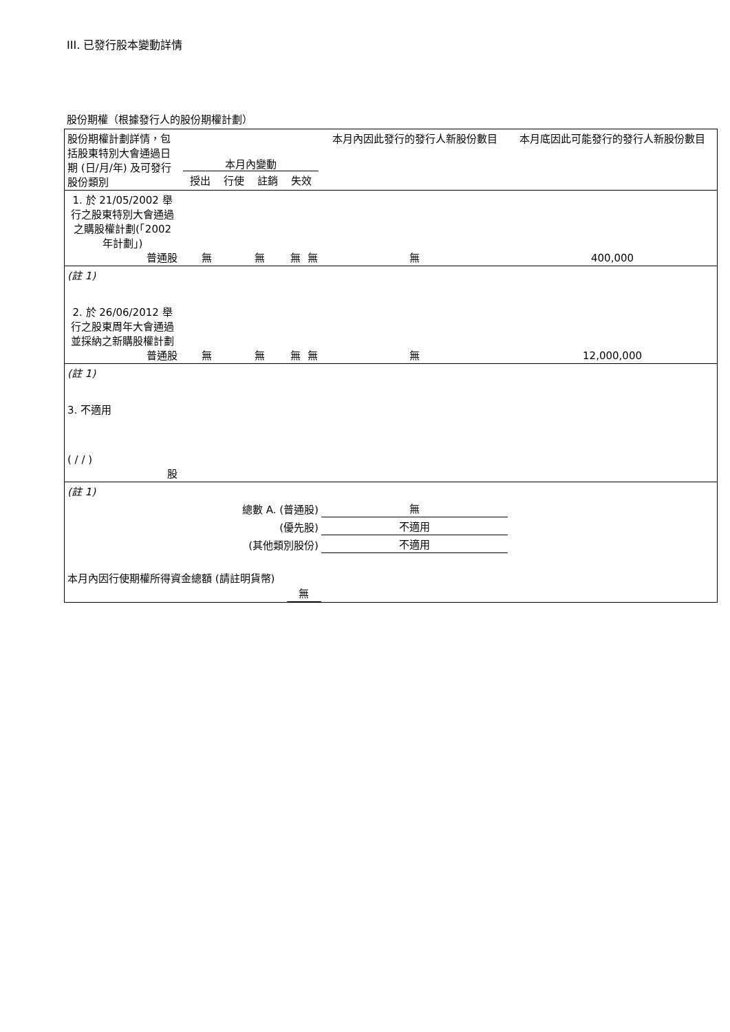III. 已發行股本變動詳情
股份期權（根據發行人的股份期權計劃）
| 股份期權計劃詳情，包括股東特別大會通過日期 (日/月/年) 及可發行股份類別 | 本月內變動 / 授出 / 行使 / 註銷 / 失效 / | | | | 本月內因此發行的發行人新股份數目 | 本月底因此可能發行的發行人新股份數目 |
| --- | --- | --- | --- | --- | --- | --- |
| 1. 於 21/05/2002 舉行之股東特別大會通過之購股權計劃(「2002 年計劃」) 普通股 | 無 | 無 | 無 | 無 | 無 | 400,000 |
| (註 1) | | | | | | |
| 2. 於 26/06/2012 舉行之股東周年大會通過並採納之新購股權計劃 普通股 | 無 | 無 | 無 | 無 | 無 | 12,000,000 |
| (註 1) | | | | | | |
| 3. 不適用 ( / / ) 股 | | | | | | |
| (註 1) | | | | | | |
| 總數 A. (普通股) | | | | | 無 | |
| (優先股) | | | | | 不適用 | |
| (其他類別股份) | | | | | 不適用 | |
| 本月內因行使期權所得資金總額 (請註明貨幣) | | | 無 | | | |